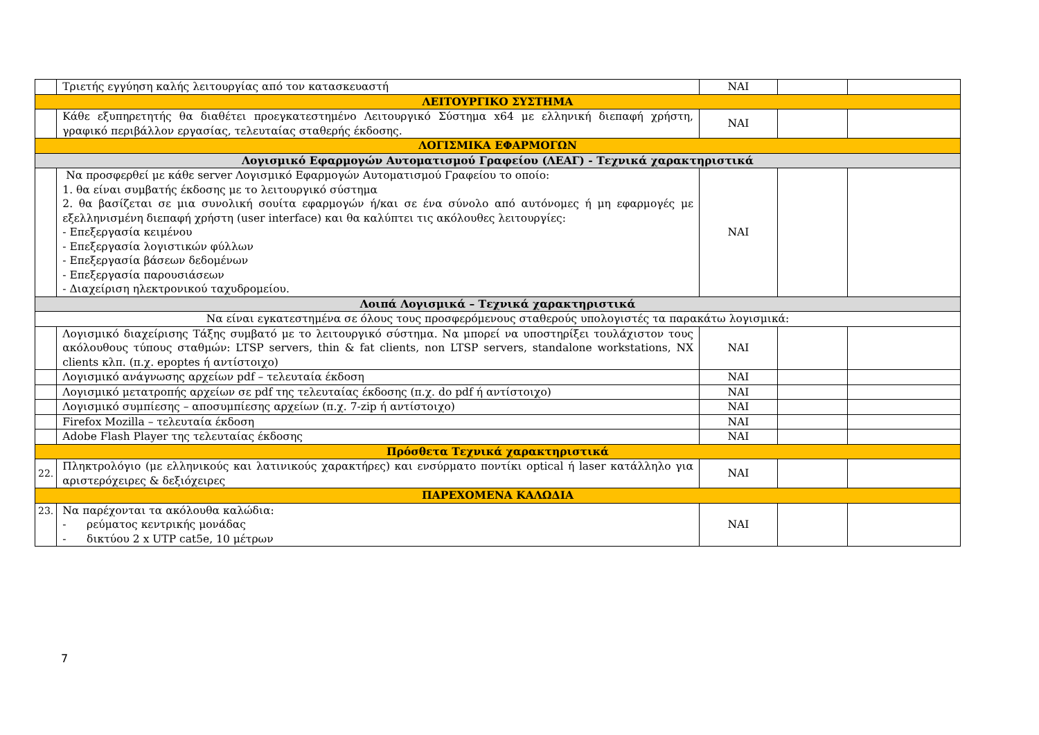| | Τριετής εγγύηση καλής λειτουργίας από τον κατασκευαστή | ΝΑΙ | | |
| ΛΕΙΤΟΥΡΓΙΚΟ ΣΥΣΤΗΜΑ | | | | |
| | Κάθε εξυπηρετητής θα διαθέτει προεγκατεστημένο Λειτουργικό Σύστημα x64 με ελληνική διεπαφή χρήστη, γραφικό περιβάλλον εργασίας, τελευταίας σταθερής έκδοσης. | ΝΑΙ | | |
| ΛΟΓΙΣΜΙΚΑ ΕΦΑΡΜΟΓΩΝ | | | | |
| Λογισμικό Εφαρμογών Αυτοματισμού Γραφείου (ΛΕΑΓ) - Τεχνικά χαρακτηριστικά | | | | |
| | Να προσφερθεί με κάθε server Λογισμικό Εφαρμογών Αυτοματισμού Γραφείου το οποίο: 1. θα είναι συμβατής έκδοσης με το λειτουργικό σύστημα 2. θα βασίζεται σε μια συνολική σουίτα εφαρμογών ή/και σε ένα σύνολο από αυτόνομες ή μη εφαρμογές με εξελληνισμένη διεπαφή χρήστη (user interface) και θα καλύπτει τις ακόλουθες λειτουργίες: - Επεξεργασία κειμένου - Επεξεργασία λογιστικών φύλλων - Επεξεργασία βάσεων δεδομένων - Επεξεργασία παρουσιάσεων - Διαχείριση ηλεκτρονικού ταχυδρομείου. | ΝΑΙ | | |
| Λοιπά Λογισμικά – Τεχνικά χαρακτηριστικά | | | | |
| Να είναι εγκατεστημένα σε όλους τους προσφερόμενους σταθερούς υπολογιστές τα παρακάτω λογισμικά: | | | | |
| | Λογισμικό διαχείρισης Τάξης συμβατό με το λειτουργικό σύστημα. Να μπορεί να υποστηρίξει τουλάχιστον τους ακόλουθους τύπους σταθμών: LTSP servers, thin & fat clients, non LTSP servers, standalone workstations, NX clients κλπ. (π.χ. epoptes ή αντίστοιχο) | ΝΑΙ | | |
| | Λογισμικό ανάγνωσης αρχείων pdf – τελευταία έκδοση | ΝΑΙ | | |
| | Λογισμικό μετατροπής αρχείων σε pdf της τελευταίας έκδοσης (π.χ. do pdf ή αντίστοιχο) | ΝΑΙ | | |
| | Λογισμικό συμπίεσης – αποσυμπίεσης αρχείων (π.χ. 7-zip ή αντίστοιχο) | ΝΑΙ | | |
| | Firefox Mozilla – τελευταία έκδοση | ΝΑΙ | | |
| | Adobe Flash Player της τελευταίας έκδοσης | ΝΑΙ | | |
| Πρόσθετα Τεχνικά χαρακτηριστικά | | | | |
| 22. | Πληκτρολόγιο (με ελληνικούς και λατινικούς χαρακτήρες) και ενσύρματο ποντίκι optical ή laser κατάλληλο για αριστερόχειρες & δεξιόχειρες | ΝΑΙ | | |
| ΠΑΡΕΧΟΜΕΝΑ ΚΑΛΩΔΙΑ | | | | |
| 23. | Να παρέχονται τα ακόλουθα καλώδια: - ρεύματος κεντρικής μονάδας - δικτύου 2 x UTP cat5e, 10 μέτρων | ΝΑΙ | | |
7